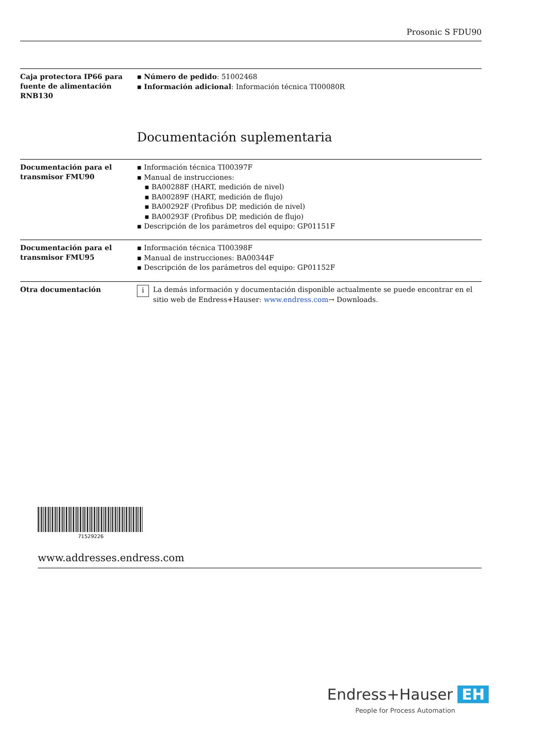Prosonic S FDU90
Caja protectora IP66 para fuente de alimentación RNB130
▪ Número de pedido: 51002468
▪ Información adicional: Información técnica TI00080R
Documentación suplementaria
Documentación para el transmisor FMU90
▪ Información técnica TI00397F
▪ Manual de instrucciones:
▪ BA00288F (HART, medición de nivel)
▪ BA00289F (HART, medición de flujo)
▪ BA00292F (Profibus DP, medición de nivel)
▪ BA00293F (Profibus DP, medición de flujo)
▪ Descripción de los parámetros del equipo: GP01151F
Documentación para el transmisor FMU95
▪ Información técnica TI00398F
▪ Manual de instrucciones: BA00344F
▪ Descripción de los parámetros del equipo: GP01152F
Otra documentación
i La demás información y documentación disponible actualmente se puede encontrar en el sitio web de Endress+Hauser: www.endress.com→ Downloads.
71529226
www.addresses.endress.com
Endress+Hauser EH
People for Process Automation